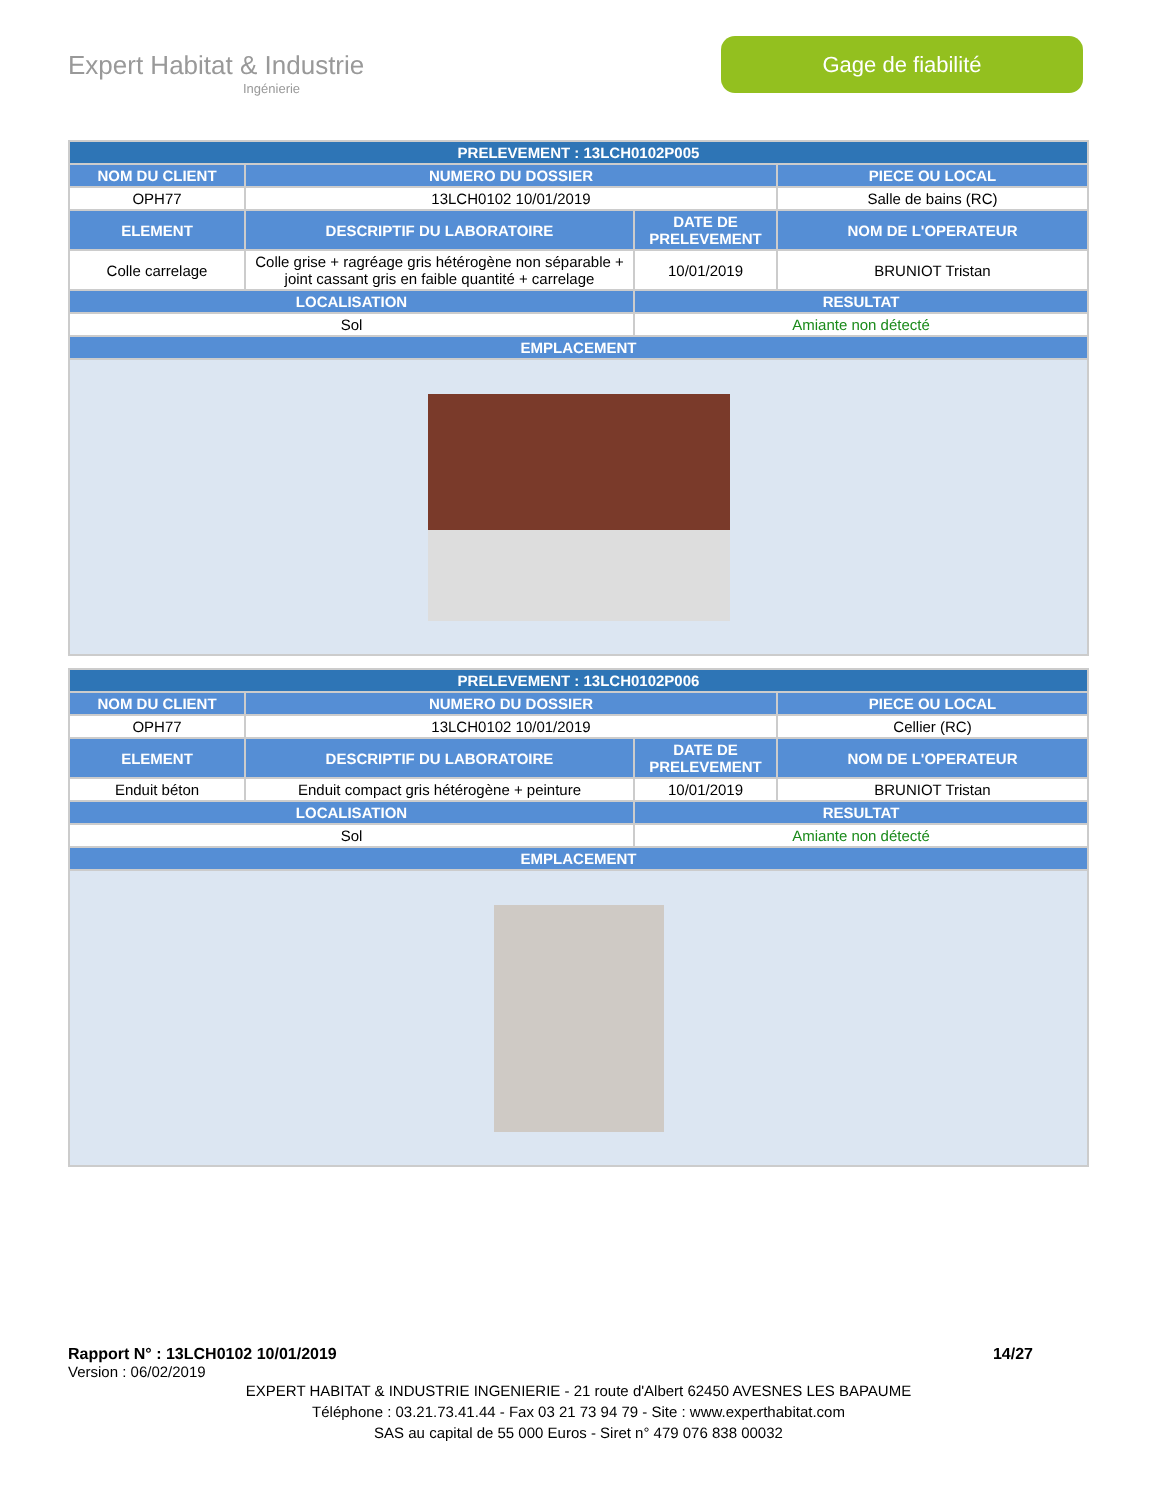Expert Habitat & Industrie
Ingénierie
Gage de fiabilité
| PRELEVEMENT : 13LCH0102P005 | | | |
| --- | --- | --- | --- |
| NOM DU CLIENT | NUMERO DU DOSSIER | | PIECE OU LOCAL |
| OPH77 | 13LCH0102 10/01/2019 | | Salle de bains (RC) |
| ELEMENT | DESCRIPTIF DU LABORATOIRE | DATE DE PRELEVEMENT | NOM DE L'OPERATEUR |
| Colle carrelage | Colle grise + ragréage gris hétérogène non séparable + joint cassant gris en faible quantité + carrelage | 10/01/2019 | BRUNIOT Tristan |
| LOCALISATION | | RESULTAT | |
| Sol | | Amiante non détecté | |
| EMPLACEMENT | | | |
| PRELEVEMENT : 13LCH0102P006 | | | |
| --- | --- | --- | --- |
| NOM DU CLIENT | NUMERO DU DOSSIER | | PIECE OU LOCAL |
| OPH77 | 13LCH0102 10/01/2019 | | Cellier (RC) |
| ELEMENT | DESCRIPTIF DU LABORATOIRE | DATE DE PRELEVEMENT | NOM DE L'OPERATEUR |
| Enduit béton | Enduit compact gris hétérogène + peinture | 10/01/2019 | BRUNIOT Tristan |
| LOCALISATION | | RESULTAT | |
| Sol | | Amiante non détecté | |
| EMPLACEMENT | | | |
Rapport N° : 13LCH0102 10/01/2019 14/27
Version : 06/02/2019
EXPERT HABITAT & INDUSTRIE INGENIERIE - 21 route d'Albert 62450 AVESNES LES BAPAUME
Téléphone : 03.21.73.41.44 - Fax 03 21 73 94 79 - Site : www.experthabitat.com
SAS au capital de 55 000 Euros - Siret n° 479 076 838 00032